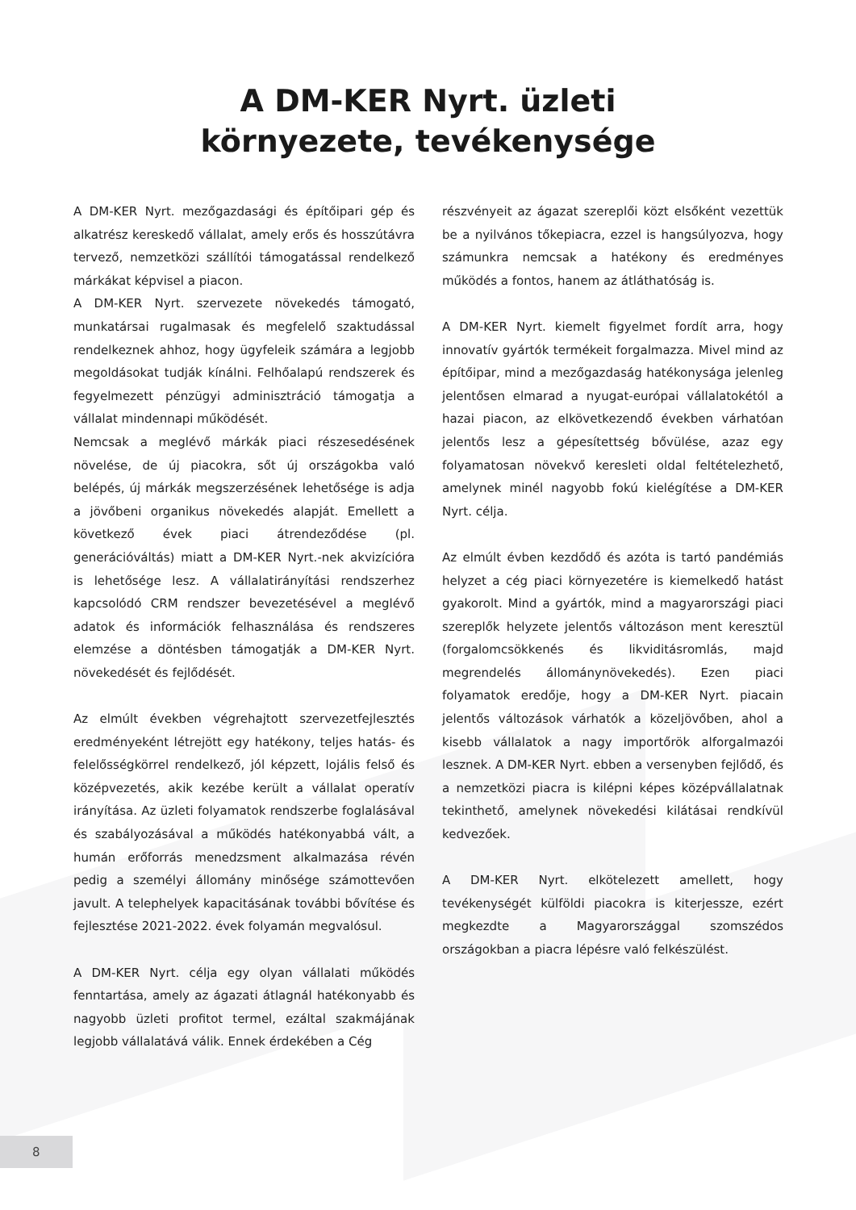A DM-KER Nyrt. üzleti
környezete, tevékenysége
A DM-KER Nyrt. mezőgazdasági és építőipari gép és alkatrész kereskedő vállalat, amely erős és hosszútávra tervező, nemzetközi szállítói támogatással rendelkező márkákat képvisel a piacon.
A DM-KER Nyrt. szervezete növekedés támogató, munkatársai rugalmasak és megfelelő szaktudással rendelkeznek ahhoz, hogy ügyfeleik számára a legjobb megoldásokat tudják kínálni. Felhőalapú rendszerek és fegyelmezett pénzügyi adminisztráció támogatja a vállalat mindennapi működését.
Nemcsak a meglévő márkák piaci részesedésének növelése, de új piacokra, sőt új országokba való belépés, új márkák megszerzésének lehetősége is adja a jövőbeni organikus növekedés alapját. Emellett a következő évek piaci átrendeződése (pl. generációváltás) miatt a DM-KER Nyrt.-nek akvizícióra is lehetősége lesz. A vállalatirányítási rendszerhez kapcsolódó CRM rendszer bevezetésével a meglévő adatok és információk felhasználása és rendszeres elemzése a döntésben támogatják a DM-KER Nyrt. növekedését és fejlődését.
Az elmúlt években végrehajtott szervezetfejlesztés eredményeként létrejött egy hatékony, teljes hatás- és felelősségkörrel rendelkező, jól képzett, lojális felső és középvezetés, akik kezébe került a vállalat operatív irányítása. Az üzleti folyamatok rendszerbe foglalásával és szabályozásával a működés hatékonyabbá vált, a humán erőforrás menedzsment alkalmazása révén pedig a személyi állomány minősége számottevően javult. A telephelyek kapacitásának további bővítése és fejlesztése 2021-2022. évek folyamán megvalósul.
A DM-KER Nyrt. célja egy olyan vállalati működés fenntartása, amely az ágazati átlagnál hatékonyabb és nagyobb üzleti profitot termel, ezáltal szakmájának legjobb vállalatává válik. Ennek érdekében a Cég
részvényeit az ágazat szereplői közt elsőként vezettük be a nyilvános tőkepiacra, ezzel is hangsúlyozva, hogy számunkra nemcsak a hatékony és eredményes működés a fontos, hanem az átláthatóság is.
A DM-KER Nyrt. kiemelt figyelmet fordít arra, hogy innovatív gyártók termékeit forgalmazza. Mivel mind az építőipar, mind a mezőgazdaság hatékonysága jelenleg jelentősen elmarad a nyugat-európai vállalatokétól a hazai piacon, az elkövetkezendő években várhatóan jelentős lesz a gépesítettség bővülése, azaz egy folyamatosan növekvő keresleti oldal feltételezhető, amelynek minél nagyobb fokú kielégítése a DM-KER Nyrt. célja.
Az elmúlt évben kezdődő és azóta is tartó pandémiás helyzet a cég piaci környezetére is kiemelkedő hatást gyakorolt. Mind a gyártók, mind a magyarországi piaci szereplők helyzete jelentős változáson ment keresztül (forgalomcsökkenés és likviditásromlás, majd megrendelés állománynövekedés). Ezen piaci folyamatok eredője, hogy a DM-KER Nyrt. piacain jelentős változások várhatók a közeljövőben, ahol a kisebb vállalatok a nagy importőrök alforgalmazói lesznek. A DM-KER Nyrt. ebben a versenyben fejlődő, és a nemzetközi piacra is kilépni képes középvállalatnak tekinthető, amelynek növekedési kilátásai rendkívül kedvezőek.
A DM-KER Nyrt. elkötelezett amellett, hogy tevékenységét külföldi piacokra is kiterjessze, ezért megkezdte a Magyarországgal szomszédos országokban a piacra lépésre való felkészülést.
8